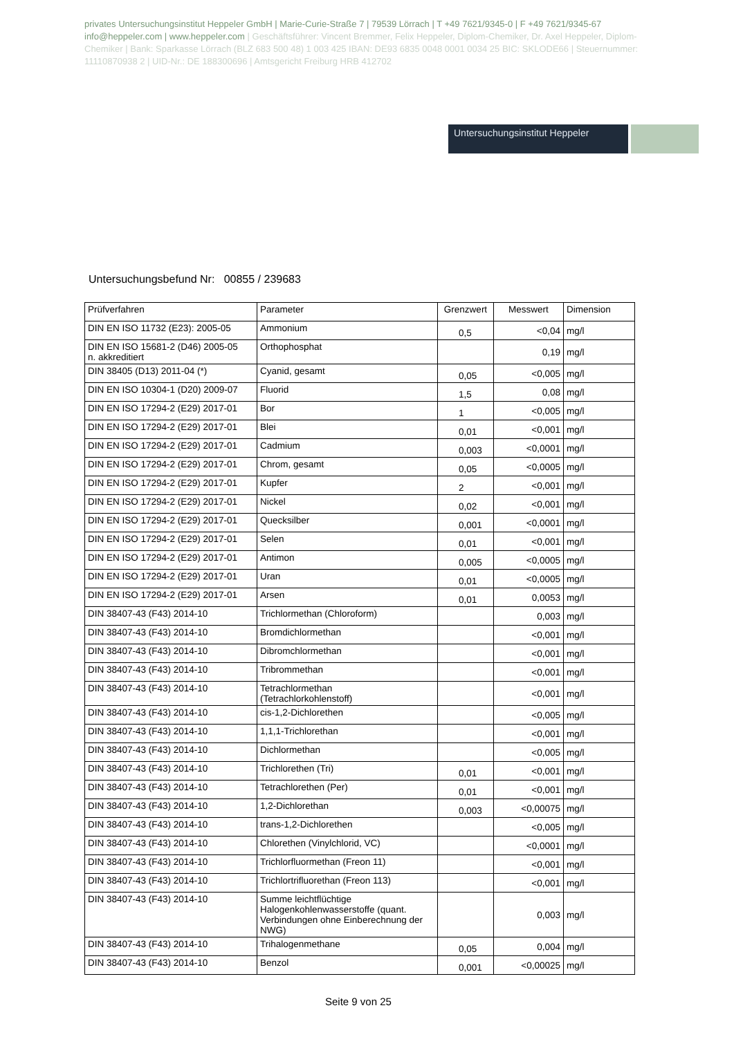privates Untersuchungsinstitut Heppeler GmbH | Marie-Curie-Straße 7 | 79539 Lörrach | T +49 7621/9345-0 | F +49 7621/9345-67 info@heppeler.com | www.heppeler.com | Geschäftsführer: Vincent Bremmer, Felix Heppeler, Diplom-Chemiker, Dr. Axel Heppeler, Diplom-Chemiker | Bank: Sparkasse Lörrach (BLZ 683 500 48) 1 003 425 IBAN: DE93 6835 0048 0001 0034 25 BIC: SKLODE66 | Steuernummer: 11110870938 2 | UID-Nr.: DE 188300696 | Amtsgericht Freiburg HRB 412702
Untersuchungsinstitut Heppeler
Untersuchungsbefund Nr: 00855 / 239683
| Prüfverfahren | Parameter | Grenzwert | Messwert | Dimension |
| --- | --- | --- | --- | --- |
| DIN EN ISO 11732 (E23): 2005-05 | Ammonium | 0,5 | <0,04 | mg/l |
| DIN EN ISO 15681-2 (D46) 2005-05 n. akkreditiert | Orthophosphat | | 0,19 | mg/l |
| DIN 38405 (D13) 2011-04 (*) | Cyanid, gesamt | 0,05 | <0,005 | mg/l |
| DIN EN ISO 10304-1 (D20) 2009-07 | Fluorid | 1,5 | 0,08 | mg/l |
| DIN EN ISO 17294-2 (E29) 2017-01 | Bor | 1 | <0,005 | mg/l |
| DIN EN ISO 17294-2 (E29) 2017-01 | Blei | 0,01 | <0,001 | mg/l |
| DIN EN ISO 17294-2 (E29) 2017-01 | Cadmium | 0,003 | <0,0001 | mg/l |
| DIN EN ISO 17294-2 (E29) 2017-01 | Chrom, gesamt | 0,05 | <0,0005 | mg/l |
| DIN EN ISO 17294-2 (E29) 2017-01 | Kupfer | 2 | <0,001 | mg/l |
| DIN EN ISO 17294-2 (E29) 2017-01 | Nickel | 0,02 | <0,001 | mg/l |
| DIN EN ISO 17294-2 (E29) 2017-01 | Quecksilber | 0,001 | <0,0001 | mg/l |
| DIN EN ISO 17294-2 (E29) 2017-01 | Selen | 0,01 | <0,001 | mg/l |
| DIN EN ISO 17294-2 (E29) 2017-01 | Antimon | 0,005 | <0,0005 | mg/l |
| DIN EN ISO 17294-2 (E29) 2017-01 | Uran | 0,01 | <0,0005 | mg/l |
| DIN EN ISO 17294-2 (E29) 2017-01 | Arsen | 0,01 | 0,0053 | mg/l |
| DIN 38407-43 (F43) 2014-10 | Trichlormethan (Chloroform) | | 0,003 | mg/l |
| DIN 38407-43 (F43) 2014-10 | Bromdichlormethan | | <0,001 | mg/l |
| DIN 38407-43 (F43) 2014-10 | Dibromchlormethan | | <0,001 | mg/l |
| DIN 38407-43 (F43) 2014-10 | Tribrommethan | | <0,001 | mg/l |
| DIN 38407-43 (F43) 2014-10 | Tetrachlormethan (Tetrachlorkohlenstoff) | | <0,001 | mg/l |
| DIN 38407-43 (F43) 2014-10 | cis-1,2-Dichlorethen | | <0,005 | mg/l |
| DIN 38407-43 (F43) 2014-10 | 1,1,1-Trichlorethan | | <0,001 | mg/l |
| DIN 38407-43 (F43) 2014-10 | Dichlormethan | | <0,005 | mg/l |
| DIN 38407-43 (F43) 2014-10 | Trichlorethen (Tri) | 0,01 | <0,001 | mg/l |
| DIN 38407-43 (F43) 2014-10 | Tetrachlorethen (Per) | 0,01 | <0,001 | mg/l |
| DIN 38407-43 (F43) 2014-10 | 1,2-Dichlorethan | 0,003 | <0,00075 | mg/l |
| DIN 38407-43 (F43) 2014-10 | trans-1,2-Dichlorethen | | <0,005 | mg/l |
| DIN 38407-43 (F43) 2014-10 | Chlorethen (Vinylchlorid, VC) | | <0,0001 | mg/l |
| DIN 38407-43 (F43) 2014-10 | Trichlorfluormethan (Freon 11) | | <0,001 | mg/l |
| DIN 38407-43 (F43) 2014-10 | Trichlortrifluorethan (Freon 113) | | <0,001 | mg/l |
| DIN 38407-43 (F43) 2014-10 | Summe leichtflüchtige Halogenkohlenwasserstoffe (quant. Verbindungen ohne Einberechnung der NWG) | | 0,003 | mg/l |
| DIN 38407-43 (F43) 2014-10 | Trihalogenmethane | 0,05 | 0,004 | mg/l |
| DIN 38407-43 (F43) 2014-10 | Benzol | 0,001 | <0,00025 | mg/l |
Seite 9 von 25